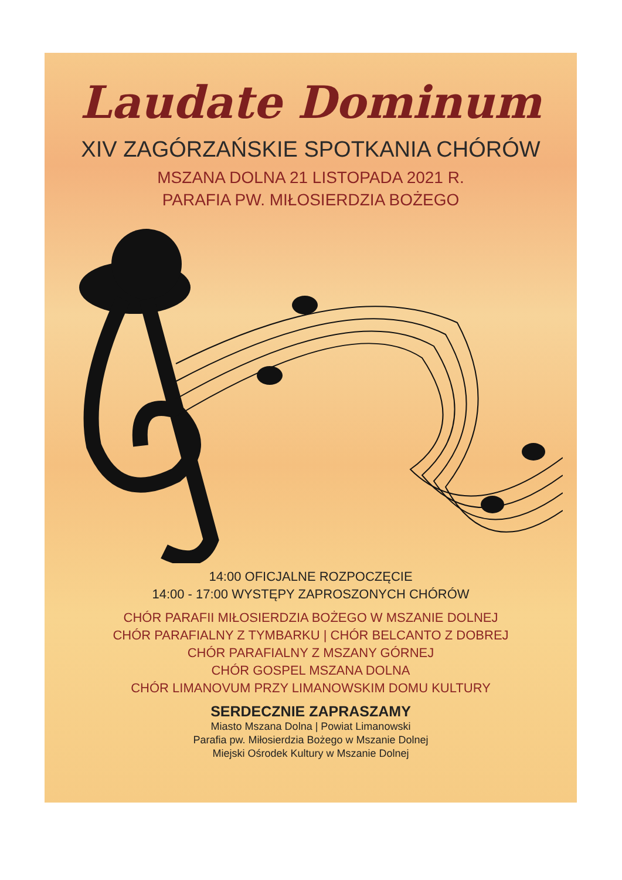Laudate Dominum
XIV ZAGÓRZAŃSKIE SPOTKANIA CHÓRÓW
MSZANA DOLNA 21 LISTOPADA 2021 R.
PARAFIA PW. MIŁOSIERDZIA BOŻEGO
14:00 OFICJALNE ROZPOCZĘCIE
14:00 - 17:00 WYSTĘPY ZAPROSZONYCH CHÓRÓW
CHÓR PARAFII MIŁOSIERDZIA BOŻEGO W MSZANIE DOLNEJ
CHÓR PARAFIALNY Z TYMBARKU | CHÓR BELCANTO Z DOBREJ
CHÓR PARAFIALNY Z MSZANY GÓRNEJ
CHÓR GOSPEL MSZANA DOLNA
CHÓR LIMANOVUM PRZY LIMANOWSKIM DOMU KULTURY
SERDECZNIE ZAPRASZAMY
Miasto Mszana Dolna | Powiat Limanowski
Parafia pw. Miłosierdzia Bożego w Mszanie Dolnej
Miejski Ośrodek Kultury w Mszanie Dolnej